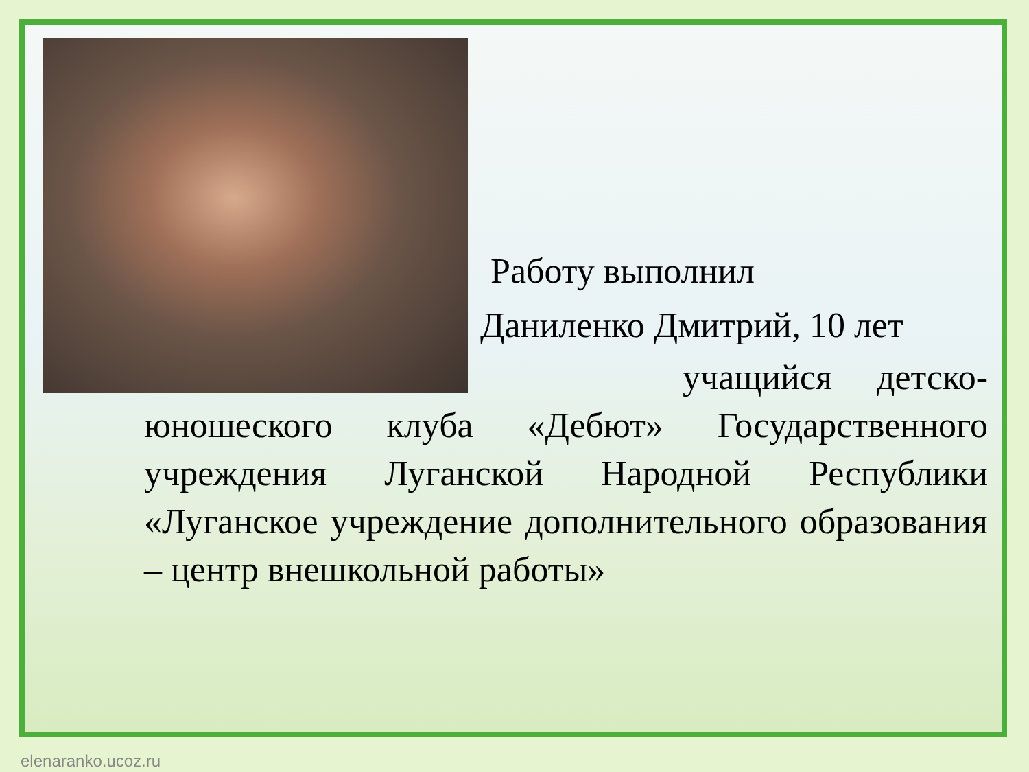Работу выполнил
Даниленко Дмитрий, 10 лет
учащийся детско-юношеского клуба «Дебют» Государственного учреждения Луганской Народной Республики «Луганское учреждение дополнительного образования – центр внешкольной работы»
elenaranko.ucoz.ru